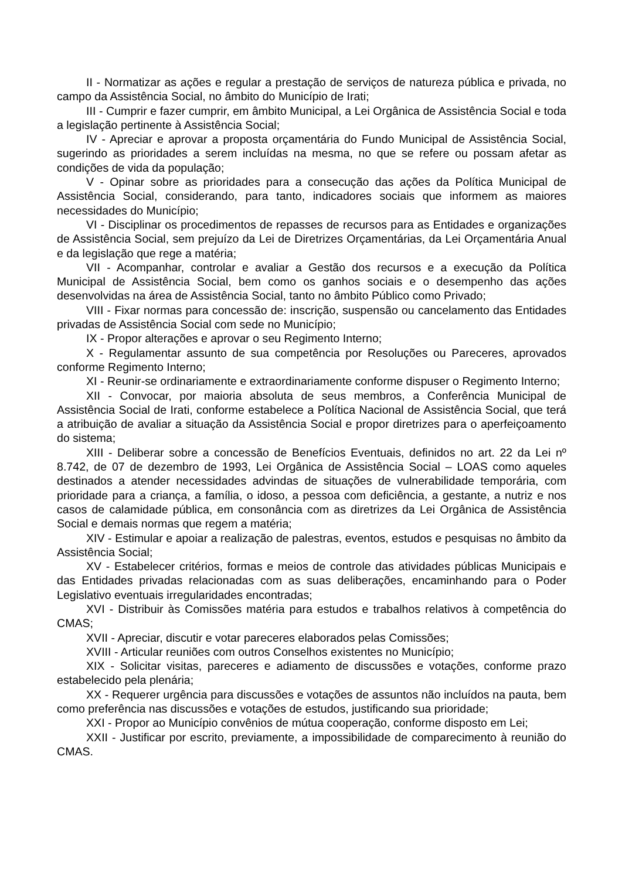II - Normatizar as ações e regular a prestação de serviços de natureza pública e privada, no campo da Assistência Social, no âmbito do Município de Irati;
III - Cumprir e fazer cumprir, em âmbito Municipal, a Lei Orgânica de Assistência Social e toda a legislação pertinente à Assistência Social;
IV - Apreciar e aprovar a proposta orçamentária do Fundo Municipal de Assistência Social, sugerindo as prioridades a serem incluídas na mesma, no que se refere ou possam afetar as condições de vida da população;
V - Opinar sobre as prioridades para a consecução das ações da Política Municipal de Assistência Social, considerando, para tanto, indicadores sociais que informem as maiores necessidades do Município;
VI - Disciplinar os procedimentos de repasses de recursos para as Entidades e organizações de Assistência Social, sem prejuízo da Lei de Diretrizes Orçamentárias, da Lei Orçamentária Anual e da legislação que rege a matéria;
VII - Acompanhar, controlar e avaliar a Gestão dos recursos e a execução da Política Municipal de Assistência Social, bem como os ganhos sociais e o desempenho das ações desenvolvidas na área de Assistência Social, tanto no âmbito Público como Privado;
VIII - Fixar normas para concessão de: inscrição, suspensão ou cancelamento das Entidades privadas de Assistência Social com sede no Município;
IX - Propor alterações e aprovar o seu Regimento Interno;
X - Regulamentar assunto de sua competência por Resoluções ou Pareceres, aprovados conforme Regimento Interno;
XI - Reunir-se ordinariamente e extraordinariamente conforme dispuser o Regimento Interno;
XII - Convocar, por maioria absoluta de seus membros, a Conferência Municipal de Assistência Social de Irati, conforme estabelece a Política Nacional de Assistência Social, que terá a atribuição de avaliar a situação da Assistência Social e propor diretrizes para o aperfeiçoamento do sistema;
XIII - Deliberar sobre a concessão de Benefícios Eventuais, definidos no art. 22 da Lei nº 8.742, de 07 de dezembro de 1993, Lei Orgânica de Assistência Social – LOAS como aqueles destinados a atender necessidades advindas de situações de vulnerabilidade temporária, com prioridade para a criança, a família, o idoso, a pessoa com deficiência, a gestante, a nutriz e nos casos de calamidade pública, em consonância com as diretrizes da Lei Orgânica de Assistência Social e demais normas que regem a matéria;
XIV - Estimular e apoiar a realização de palestras, eventos, estudos e pesquisas no âmbito da Assistência Social;
XV - Estabelecer critérios, formas e meios de controle das atividades públicas Municipais e das Entidades privadas relacionadas com as suas deliberações, encaminhando para o Poder Legislativo eventuais irregularidades encontradas;
XVI - Distribuir às Comissões matéria para estudos e trabalhos relativos à competência do CMAS;
XVII - Apreciar, discutir e votar pareceres elaborados pelas Comissões;
XVIII - Articular reuniões com outros Conselhos existentes no Município;
XIX - Solicitar visitas, pareceres e adiamento de discussões e votações, conforme prazo estabelecido pela plenária;
XX - Requerer urgência para discussões e votações de assuntos não incluídos na pauta, bem como preferência nas discussões e votações de estudos, justificando sua prioridade;
XXI - Propor ao Município convênios de mútua cooperação, conforme disposto em Lei;
XXII - Justificar por escrito, previamente, a impossibilidade de comparecimento à reunião do CMAS.